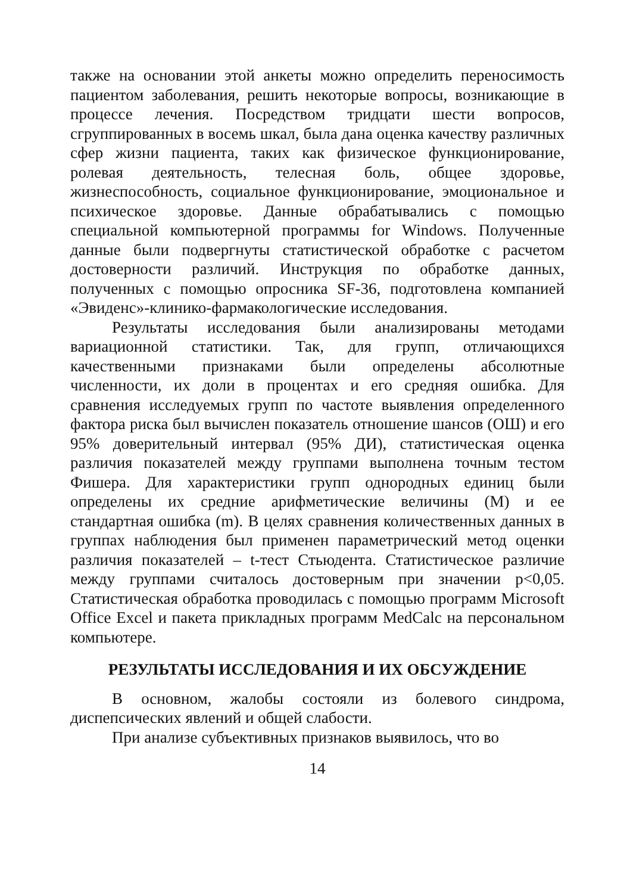также на основании этой анкеты можно определить переносимость пациентом заболевания, решить некоторые вопросы, возникающие в процессе лечения. Посредством тридцати шести вопросов, сгруппированных в восемь шкал, была дана оценка качеству различных сфер жизни пациента, таких как физическое функционирование, ролевая деятельность, телесная боль, общее здоровье, жизнеспособность, социальное функционирование, эмоциональное и психическое здоровье. Данные обрабатывались с помощью специальной компьютерной программы for Windows. Полученные данные были подвергнуты статистической обработке с расчетом достоверности различий. Инструкция по обработке данных, полученных с помощью опросника SF-36, подготовлена компанией «Эвиденс»-клинико-фармакологические исследования.
Результаты исследования были анализированы методами вариационной статистики. Так, для групп, отличающихся качественными признаками были определены абсолютные численности, их доли в процентах и его средняя ошибка. Для сравнения исследуемых групп по частоте выявления определенного фактора риска был вычислен показатель отношение шансов (ОШ) и его 95% доверительный интервал (95% ДИ), статистическая оценка различия показателей между группами выполнена точным тестом Фишера. Для характеристики групп однородных единиц были определены их средние арифметические величины (М) и ее стандартная ошибка (m). В целях сравнения количественных данных в группах наблюдения был применен параметрический метод оценки различия показателей – t-тест Стьюдента. Статистическое различие между группами считалось достоверным при значении p<0,05. Статистическая обработка проводилась с помощью программ Microsoft Office Excel и пакета прикладных программ MedCalc на персональном компьютере.
РЕЗУЛЬТАТЫ ИССЛЕДОВАНИЯ И ИХ ОБСУЖДЕНИЕ
В основном, жалобы состояли из болевого синдрома, диспепсических явлений и общей слабости.
При анализе субъективных признаков выявилось, что во
14